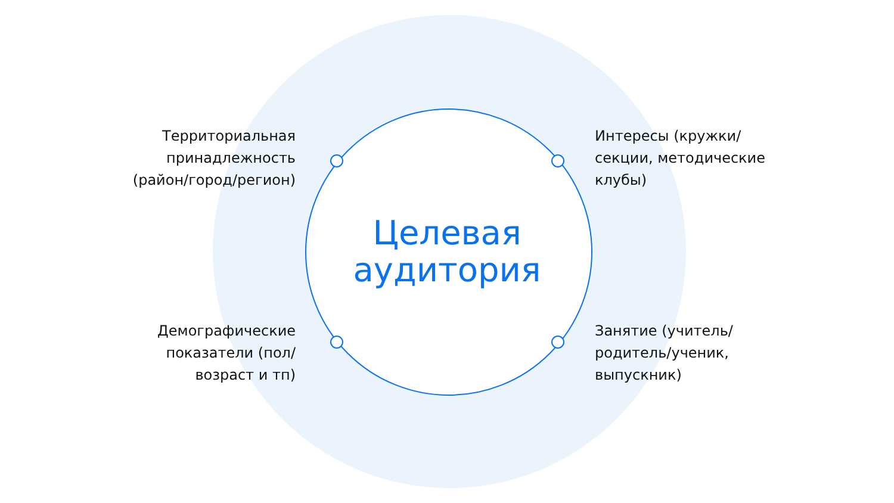Территориальная принадлежность (район/город/регион)
Интересы (кружки/секции, методические клубы)
Целевая аудитория
Демографические показатели (пол/возраст и тп)
Занятие (учитель/родитель/ученик, выпускник)